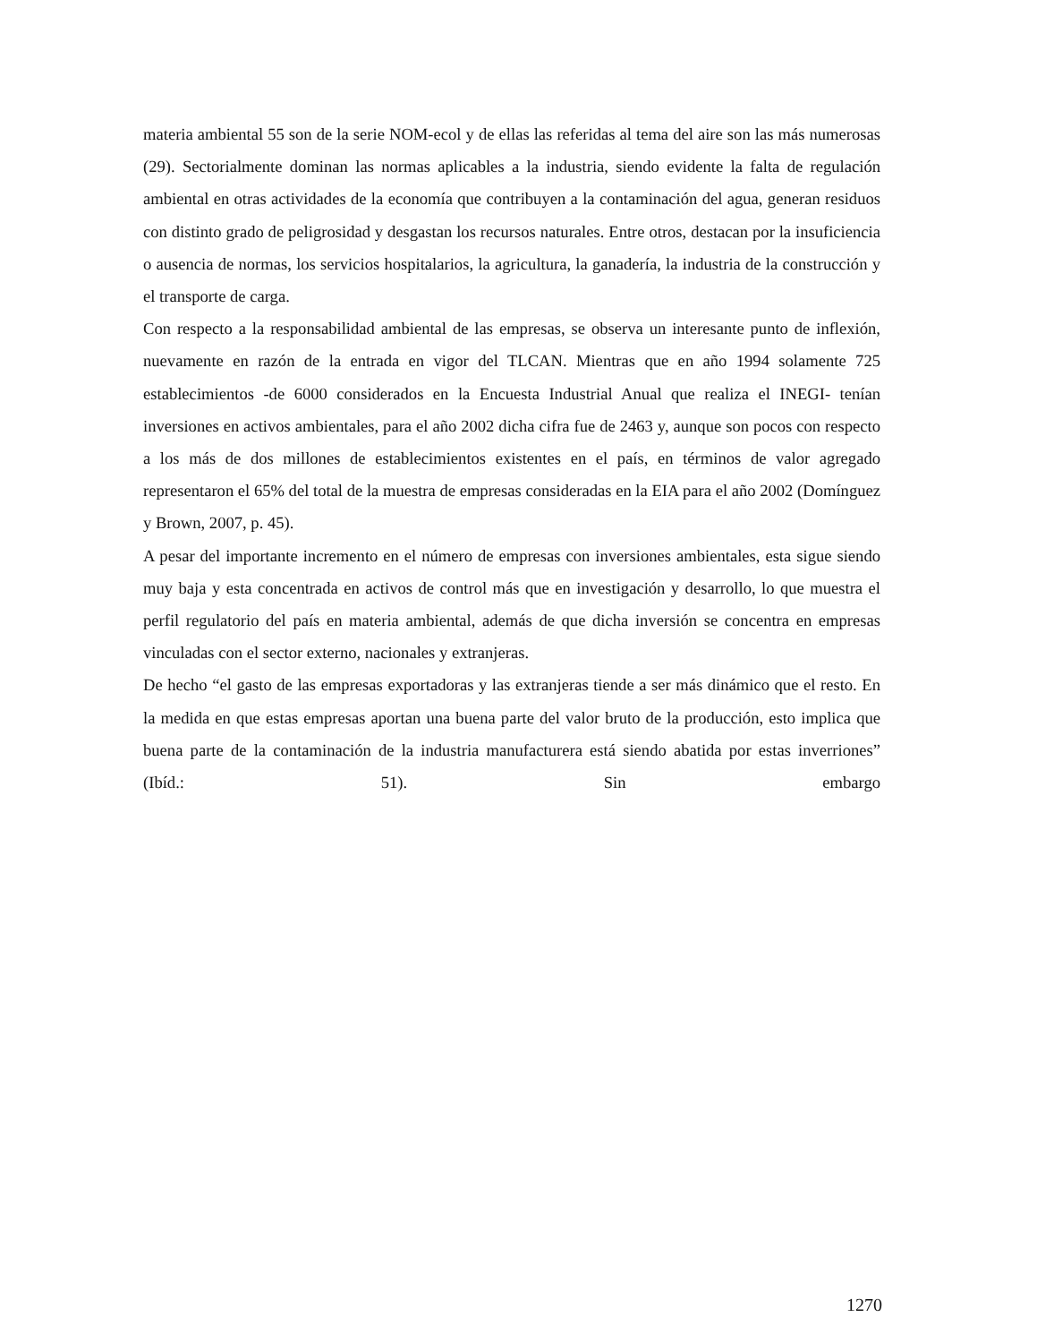materia ambiental 55 son de la serie NOM-ecol y de ellas las referidas al tema del aire son las más numerosas (29). Sectorialmente dominan las normas aplicables a la industria, siendo evidente la falta de regulación ambiental en otras actividades de la economía que contribuyen a la contaminación del agua, generan residuos con distinto grado de peligrosidad y desgastan los recursos naturales. Entre otros, destacan por la insuficiencia o ausencia de normas, los servicios hospitalarios, la agricultura, la ganadería, la industria de la construcción y el transporte de carga.
Con respecto a la responsabilidad ambiental de las empresas, se observa un interesante punto de inflexión, nuevamente en razón de la entrada en vigor del TLCAN. Mientras que en año 1994 solamente 725 establecimientos -de 6000 considerados en la Encuesta Industrial Anual que realiza el INEGI- tenían inversiones en activos ambientales, para el año 2002 dicha cifra fue de 2463 y, aunque son pocos con respecto a los más de dos millones de establecimientos existentes en el país, en términos de valor agregado representaron el 65% del total de la muestra de empresas consideradas en la EIA para el año 2002 (Domínguez y Brown, 2007, p. 45).
A pesar del importante incremento en el número de empresas con inversiones ambientales, esta sigue siendo muy baja y esta concentrada en activos de control más que en investigación y desarrollo, lo que muestra el perfil regulatorio del país en materia ambiental, además de que dicha inversión se concentra en empresas vinculadas con el sector externo, nacionales y extranjeras.
De hecho “el gasto de las empresas exportadoras y las extranjeras tiende a ser más dinámico que el resto. En la medida en que estas empresas aportan una buena parte del valor bruto de la producción, esto implica que buena parte de la contaminación de la industria manufacturera está siendo abatida por estas inverriones” (Ibíd.: 51). Sin embargo
1270